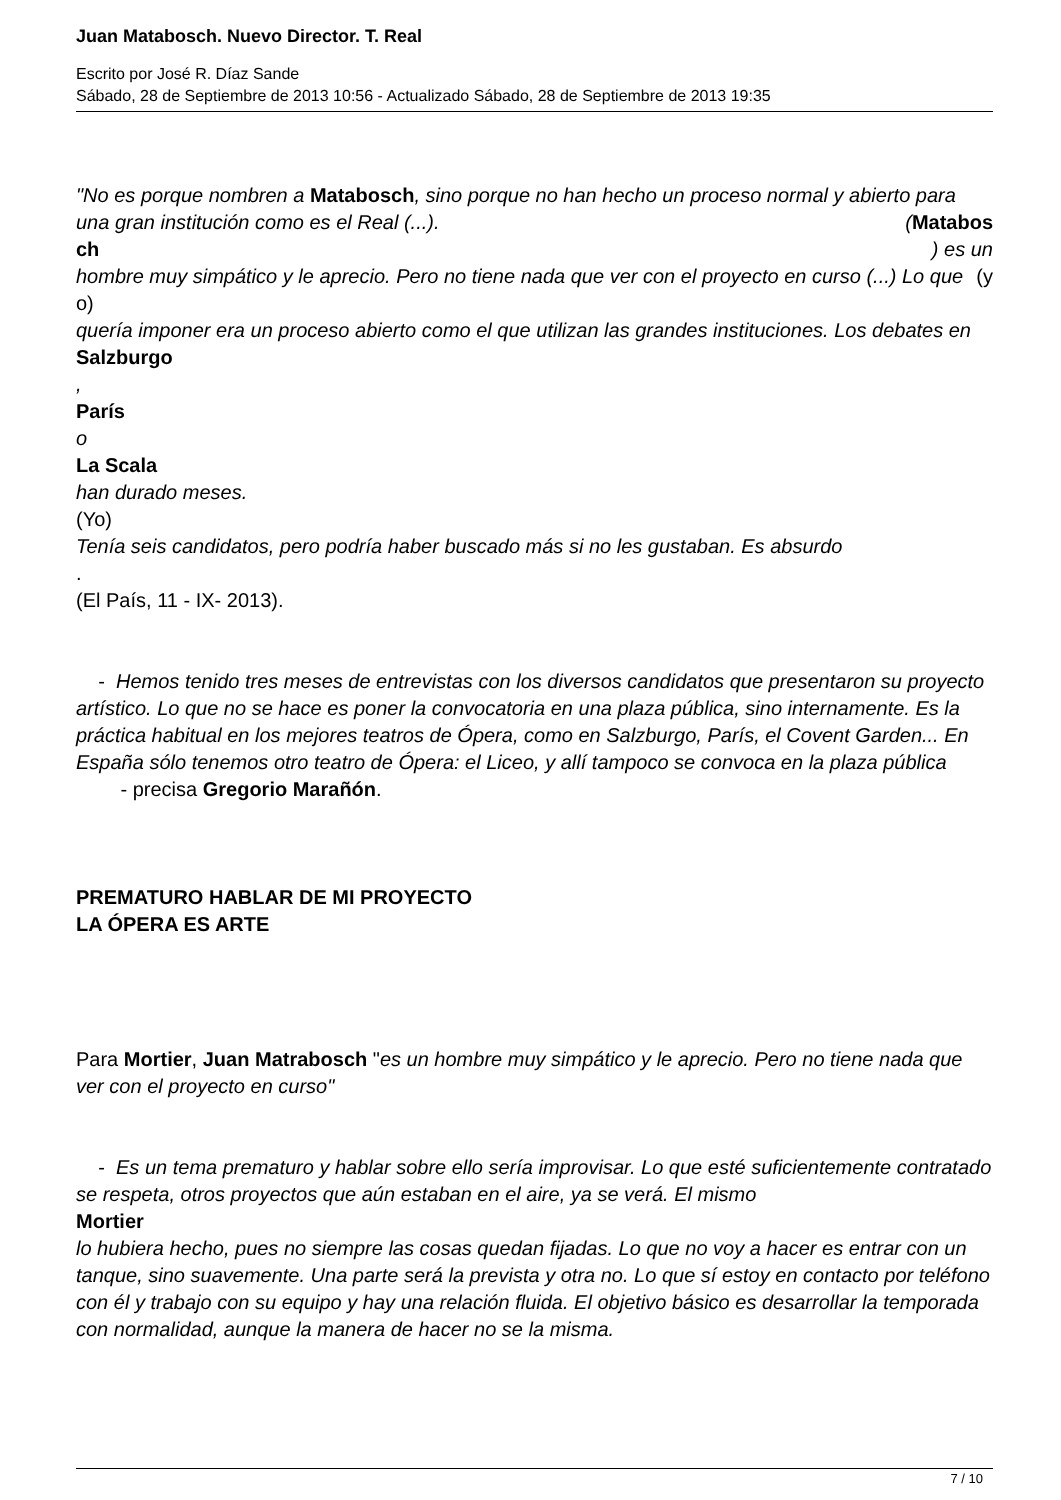Juan Matabosch. Nuevo Director. T. Real
Escrito por José R. Díaz Sande
Sábado, 28 de Septiembre de 2013 10:56 - Actualizado Sábado, 28 de Septiembre de 2013 19:35
"No es porque nombren a Matabosch, sino porque no han hecho un proceso normal y abierto para una gran institución como es el Real (...). (Matabos
ch ) es un
hombre muy simpático y le aprecio. Pero no tiene nada que ver con el proyecto en curso (...) Lo que (y
o)
quería imponer era un proceso abierto como el que utilizan las grandes instituciones. Los debates en
Salzburgo
,
París
o
La Scala
han durado meses.
(Yo)
Tenía seis candidatos, pero podría haber buscado más si no les gustaban. Es absurdo
.
(El País, 11 - IX- 2013).
- Hemos tenido tres meses de entrevistas con los diversos candidatos que presentaron su proyecto artístico. Lo que no se hace es poner la convocatoria en una plaza pública, sino internamente. Es la práctica habitual en los mejores teatros de Ópera, como en Salzburgo, París, el Covent Garden... En España sólo tenemos otro teatro de Ópera: el Liceo, y allí tampoco se convoca en la plaza pública - precisa Gregorio Marañón.
PREMATURO HABLAR DE MI PROYECTO
LA ÓPERA ES ARTE
Para Mortier, Juan Matrabosch "es un hombre muy simpático y le aprecio. Pero no tiene nada que ver con el proyecto en curso"
- Es un tema prematuro y hablar sobre ello sería improvisar. Lo que esté suficientemente contratado se respeta, otros proyectos que aún estaban en el aire, ya se verá. El mismo
Mortier
lo hubiera hecho, pues no siempre las cosas quedan fijadas. Lo que no voy a hacer es entrar con un tanque, sino suavemente. Una parte será la prevista y otra no. Lo que sí estoy en contacto por teléfono con él y trabajo con su equipo y hay una relación fluida. El objetivo básico es desarrollar la temporada con normalidad, aunque la manera de hacer no se la misma.
7 / 10